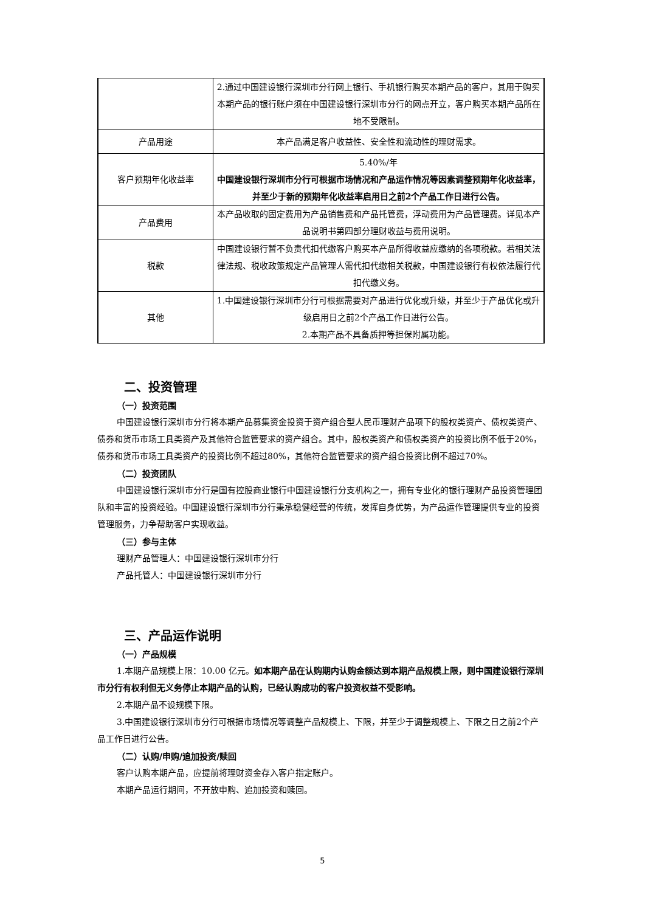| | 2.通过中国建设银行深圳市分行网上银行、手机银行购买本期产品的客户，其用于购买本期产品的银行账户须在中国建设银行深圳市分行的网点开立，客户购买本期产品所在地不受限制。 |
| 产品用途 | 本产品满足客户收益性、安全性和流动性的理财需求。 |
| 客户预期年化收益率 | 5.40%/年 中国建设银行深圳市分行可根据市场情况和产品运作情况等因素调整预期年化收益率，并至少于新的预期年化收益率启用日之前2个产品工作日进行公告。 |
| 产品费用 | 本产品收取的固定费用为产品销售费和产品托管费，浮动费用为产品管理费。详见本产品说明书第四部分理财收益与费用说明。 |
| 税款 | 中国建设银行暂不负责代扣代缴客户购买本产品所得收益应缴纳的各项税款。若相关法律法规、税收政策规定产品管理人需代扣代缴相关税款，中国建设银行有权依法履行代扣代缴义务。 |
| 其他 | 1.中国建设银行深圳市分行可根据需要对产品进行优化或升级，并至少于产品优化或升级启用日之前2个产品工作日进行公告。 2.本期产品不具备质押等担保附属功能。 |
二、投资管理
（一）投资范围
中国建设银行深圳市分行将本期产品募集资金投资于资产组合型人民币理财产品项下的股权类资产、债权类资产、债券和货币市场工具类资产及其他符合监管要求的资产组合。其中，股权类资产和债权类资产的投资比例不低于20%，债券和货币市场工具类资产的投资比例不超过80%，其他符合监管要求的资产组合投资比例不超过70%。
（二）投资团队
中国建设银行深圳市分行是国有控股商业银行中国建设银行分支机构之一，拥有专业化的银行理财产品投资管理团队和丰富的投资经验。中国建设银行深圳市分行秉承稳健经营的传统，发挥自身优势，为产品运作管理提供专业的投资管理服务，力争帮助客户实现收益。
（三）参与主体
理财产品管理人：中国建设银行深圳市分行
产品托管人：中国建设银行深圳市分行
三、产品运作说明
（一）产品规模
1.本期产品规模上限：10.00 亿元。如本期产品在认购期内认购金额达到本期产品规模上限，则中国建设银行深圳市分行有权利但无义务停止本期产品的认购，已经认购成功的客户投资权益不受影响。
2.本期产品不设规模下限。
3.中国建设银行深圳市分行可根据市场情况等调整产品规模上、下限，并至少于调整规模上、下限之日之前2个产品工作日进行公告。
（二）认购/申购/追加投资/赎回
客户认购本期产品，应提前将理财资金存入客户指定账户。
本期产品运行期间，不开放申购、追加投资和赎回。
5